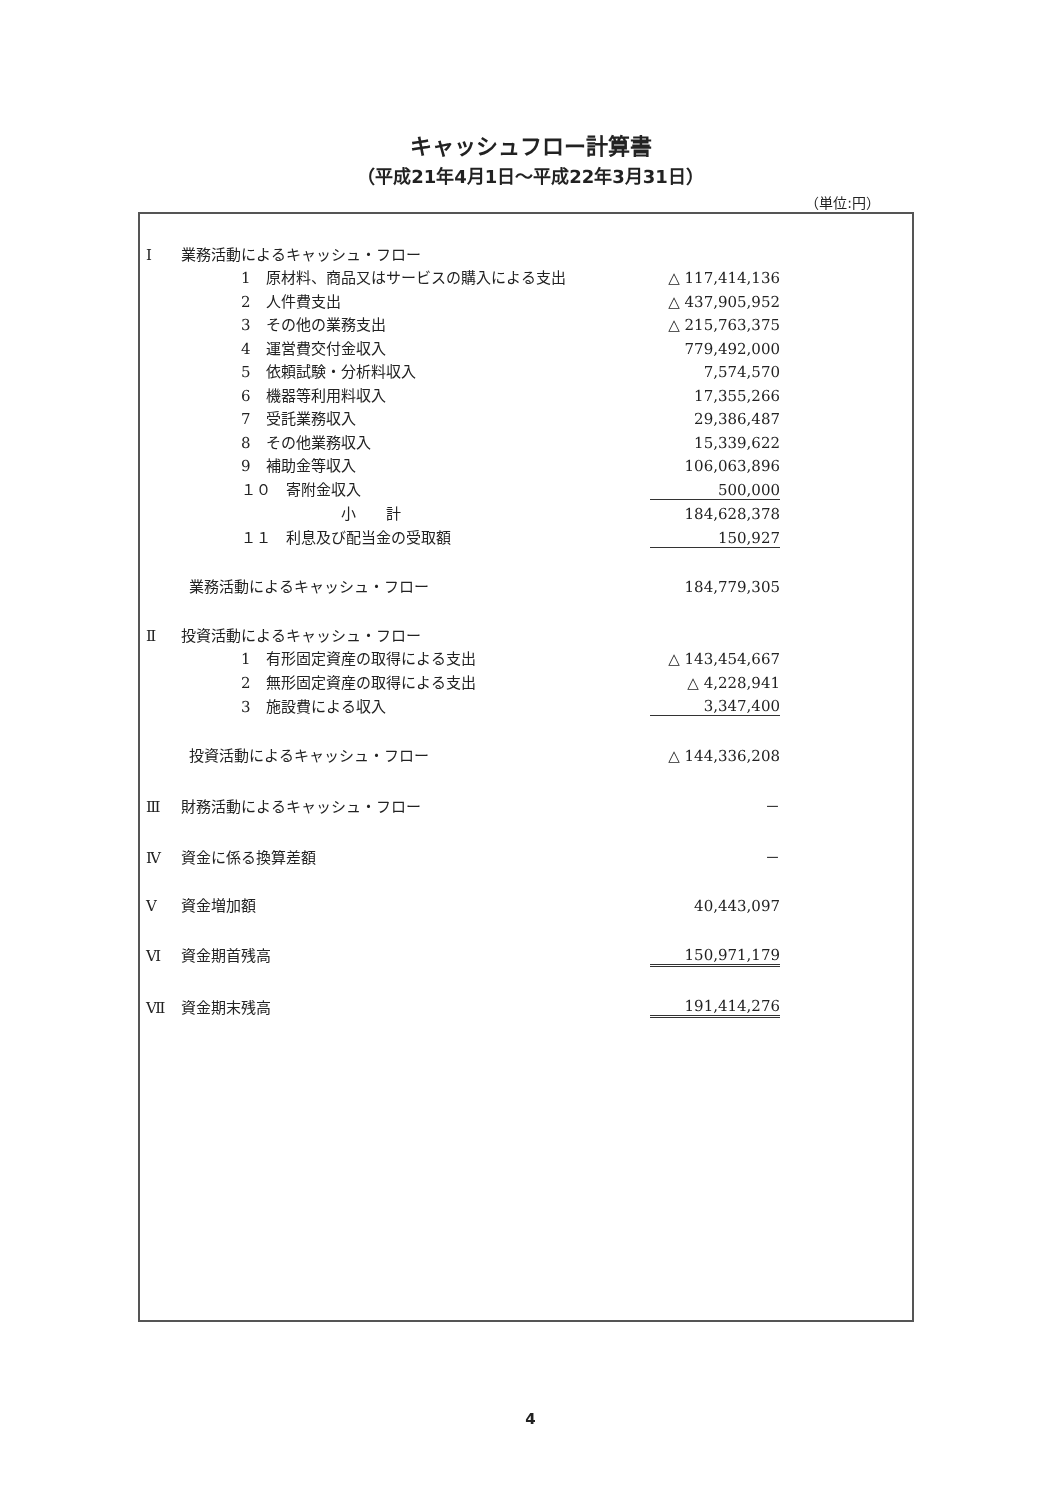キャッシュフロー計算書
（平成21年4月1日～平成22年3月31日）
（単位:円）
| Ⅰ | 業務活動によるキャッシュ・フロー | |
| | 1 原材料、商品又はサービスの購入による支出 | △ 117,414,136 |
| | 2 人件費支出 | △ 437,905,952 |
| | 3 その他の業務支出 | △ 215,763,375 |
| | 4 運営費交付金収入 | 779,492,000 |
| | 5 依頼試験・分析料収入 | 7,574,570 |
| | 6 機器等利用料収入 | 17,355,266 |
| | 7 受託業務収入 | 29,386,487 |
| | 8 その他業務収入 | 15,339,622 |
| | 9 補助金等収入 | 106,063,896 |
| | １０ 寄附金収入 | 500,000 |
| | 小 計 | 184,628,378 |
| | １１ 利息及び配当金の受取額 | 150,927 |
| | 業務活動によるキャッシュ・フロー | 184,779,305 |
| Ⅱ | 投資活動によるキャッシュ・フロー | |
| | 1 有形固定資産の取得による支出 | △ 143,454,667 |
| | 2 無形固定資産の取得による支出 | △ 4,228,941 |
| | 3 施設費による収入 | 3,347,400 |
| | 投資活動によるキャッシュ・フロー | △ 144,336,208 |
| Ⅲ | 財務活動によるキャッシュ・フロー | － |
| Ⅳ | 資金に係る換算差額 | － |
| Ⅴ | 資金増加額 | 40,443,097 |
| Ⅵ | 資金期首残高 | 150,971,179 |
| Ⅶ | 資金期末残高 | 191,414,276 |
4